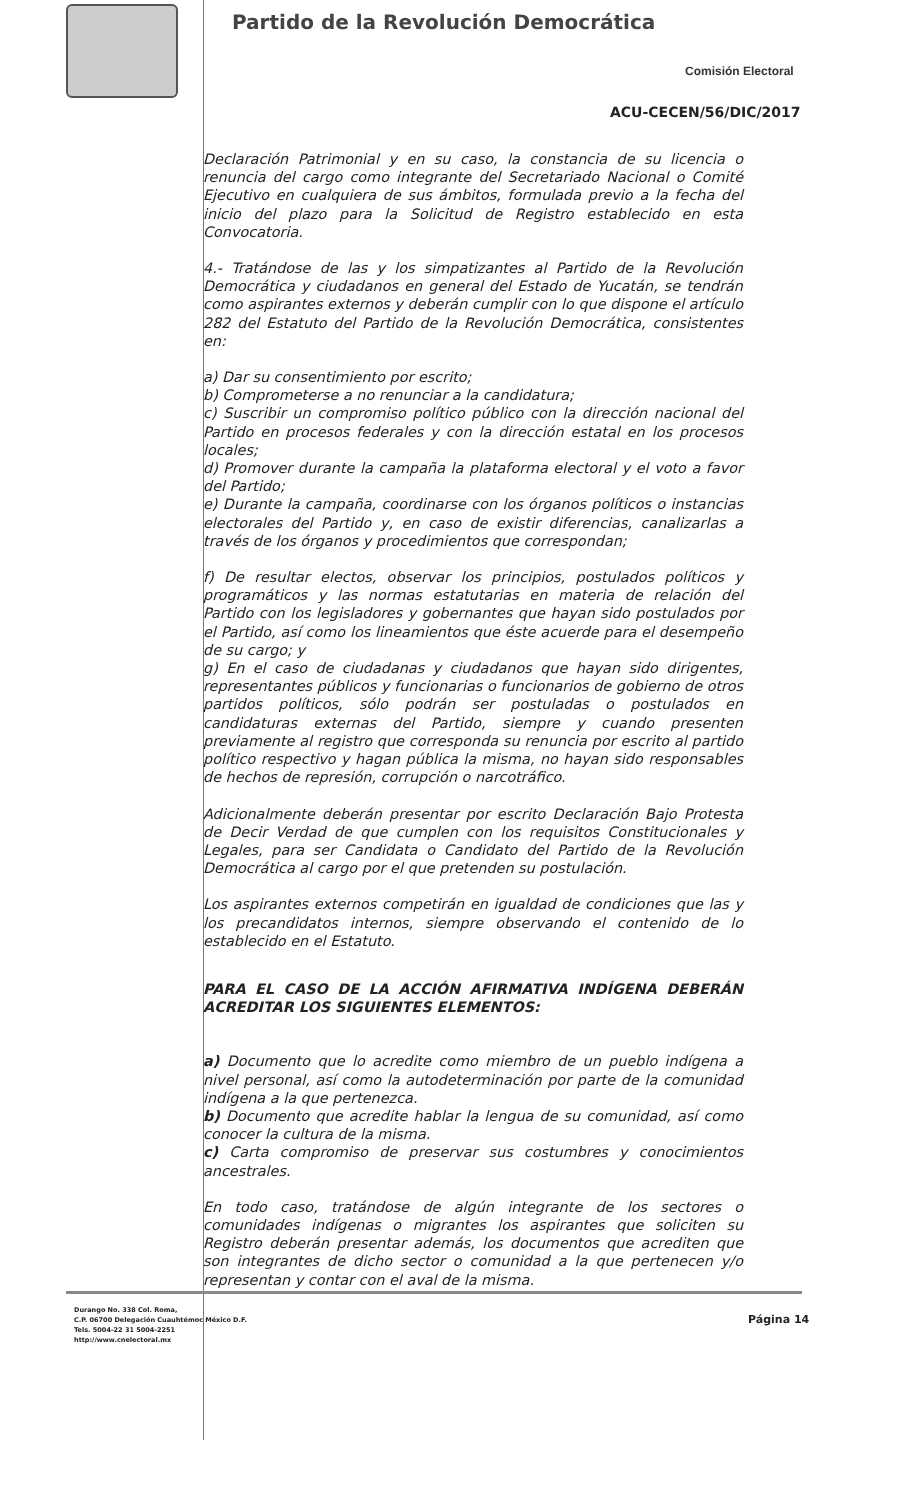Partido de la Revolución Democrática
Comisión Electoral
ACU-CECEN/56/DIC/2017
Declaración Patrimonial y en su caso, la constancia de su licencia o renuncia del cargo como integrante del Secretariado Nacional o Comité Ejecutivo en cualquiera de sus ámbitos, formulada previo a la fecha del inicio del plazo para la Solicitud de Registro establecido en esta Convocatoria.
4.- Tratándose de las y los simpatizantes al Partido de la Revolución Democrática y ciudadanos en general del Estado de Yucatán, se tendrán como aspirantes externos y deberán cumplir con lo que dispone el artículo 282 del Estatuto del Partido de la Revolución Democrática, consistentes en:
a) Dar su consentimiento por escrito;
b) Comprometerse a no renunciar a la candidatura;
c) Suscribir un compromiso político público con la dirección nacional del Partido en procesos federales y con la dirección estatal en los procesos locales;
d) Promover durante la campaña la plataforma electoral y el voto a favor del Partido;
e) Durante la campaña, coordinarse con los órganos políticos o instancias electorales del Partido y, en caso de existir diferencias, canalizarlas a través de los órganos y procedimientos que correspondan;
f) De resultar electos, observar los principios, postulados políticos y programáticos y las normas estatutarias en materia de relación del Partido con los legisladores y gobernantes que hayan sido postulados por el Partido, así como los lineamientos que éste acuerde para el desempeño de su cargo; y
g) En el caso de ciudadanas y ciudadanos que hayan sido dirigentes, representantes públicos y funcionarias o funcionarios de gobierno de otros partidos políticos, sólo podrán ser postuladas o postulados en candidaturas externas del Partido, siempre y cuando presenten previamente al registro que corresponda su renuncia por escrito al partido político respectivo y hagan pública la misma, no hayan sido responsables de hechos de represión, corrupción o narcotráfico.
Adicionalmente deberán presentar por escrito Declaración Bajo Protesta de Decir Verdad de que cumplen con los requisitos Constitucionales y Legales, para ser Candidata o Candidato del Partido de la Revolución Democrática al cargo por el que pretenden su postulación.
Los aspirantes externos competirán en igualdad de condiciones que las y los precandidatos internos, siempre observando el contenido de lo establecido en el Estatuto.
PARA EL CASO DE LA ACCIÓN AFIRMATIVA INDÍGENA DEBERÁN ACREDITAR LOS SIGUIENTES ELEMENTOS:
a) Documento que lo acredite como miembro de un pueblo indígena a nivel personal, así como la autodeterminación por parte de la comunidad indígena a la que pertenezca.
b) Documento que acredite hablar la lengua de su comunidad, así como conocer la cultura de la misma.
c) Carta compromiso de preservar sus costumbres y conocimientos ancestrales.
En todo caso, tratándose de algún integrante de los sectores o comunidades indígenas o migrantes los aspirantes que soliciten su Registro deberán presentar además, los documentos que acrediten que son integrantes de dicho sector o comunidad a la que pertenecen y/o representan y contar con el aval de la misma.
Durango No. 338 Col. Roma,
C.P. 06700 Delegación Cuauhtémoc México D.F.
Tels. 5004-22 31 5004-2251
http://www.cnelectoral.mx
Página 14